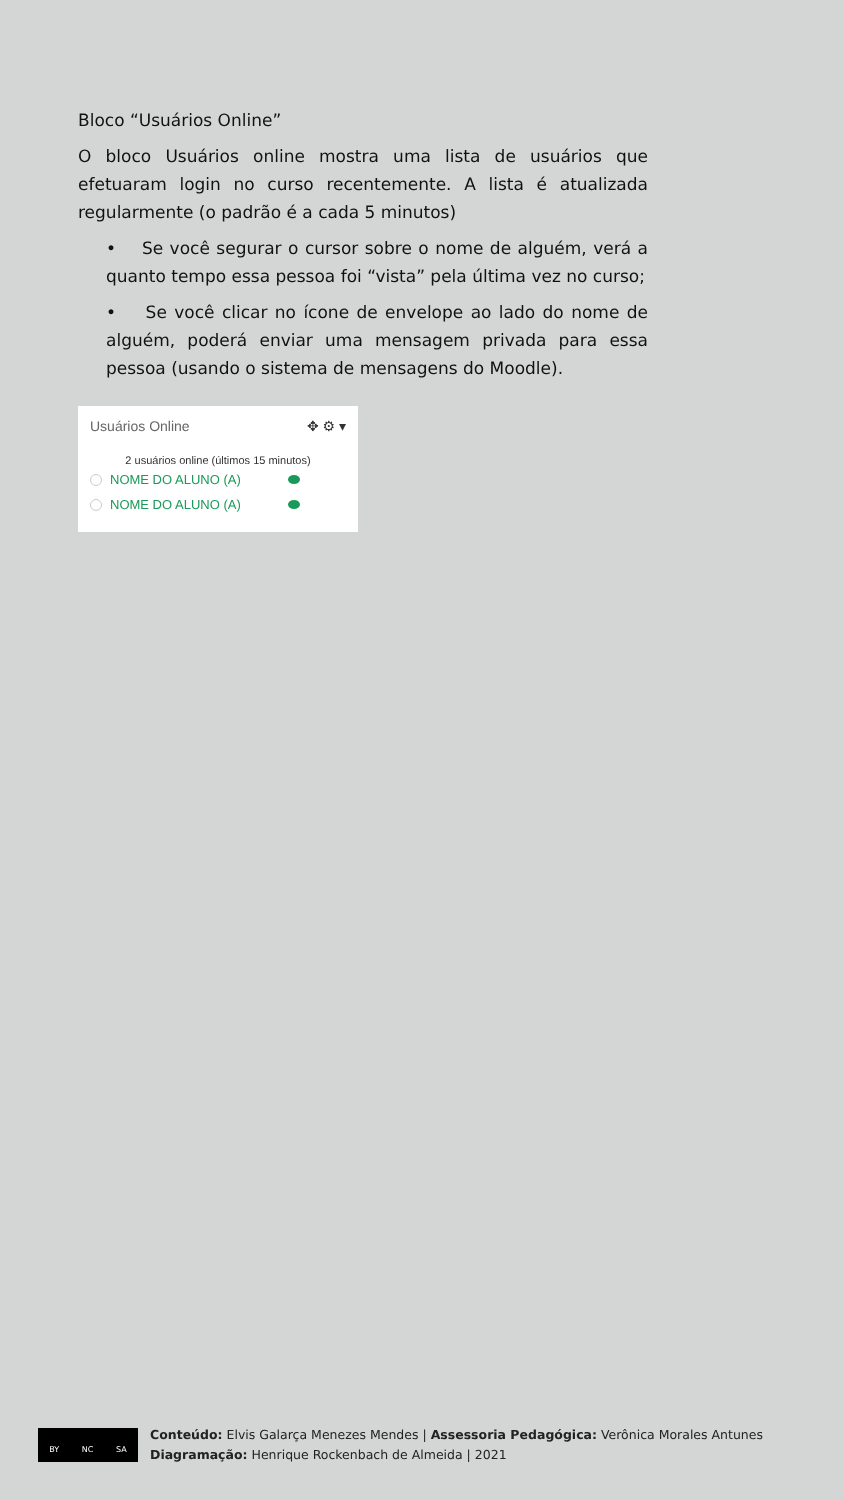Bloco “Usuários Online”
O bloco Usuários online mostra uma lista de usuários que efetuaram login no curso recentemente. A lista é atualizada regularmente (o padrão é a cada 5 minutos)
• Se você segurar o cursor sobre o nome de alguém, verá a quanto tempo essa pessoa foi “vista” pela última vez no curso;
• Se você clicar no ícone de envelope ao lado do nome de alguém, poderá enviar uma mensagem privada para essa pessoa (usando o sistema de mensagens do Moodle).
Usuários Online ✥ ⚙ ▾
2 usuários online (últimos 15 minutos)
NOME DO ALUNO (A)
NOME DO ALUNO (A)
BY NC SA
Conteúdo: Elvis Galarça Menezes Mendes | Assessoria Pedagógica: Verônica Morales Antunes
Diagramação: Henrique Rockenbach de Almeida | 2021